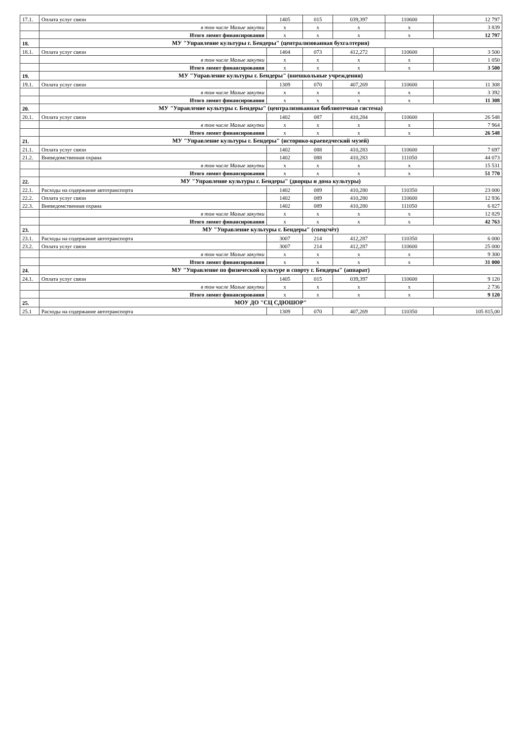| 17.1. | Оплата услуг связи | 1405 | 015 | 039,397 | 110600 | 12 797 |
| | в том числе Малые закупки | x | x | x | x | 3 839 |
| | Итого лимит финансирования | x | x | x | x | 12 797 |
| 18. | МУ "Управление культуры г. Бендеры" (централизованная бухгалтерия) | | | | | |
| 18.1. | Оплата услуг связи | 1404 | 073 | 412,272 | 110600 | 3 500 |
| | в том числе Малые закупки | x | x | x | x | 1 050 |
| | Итого лимит финансирования | x | x | x | x | 3 500 |
| 19. | МУ "Управление культуры г. Бендеры" (внешкольные учреждения) | | | | | |
| 19.1. | Оплата услуг связи | 1309 | 070 | 407,269 | 110600 | 11 308 |
| | в том числе Малые закупки | x | x | x | x | 3 392 |
| | Итого лимит финансирования | x | x | x | x | 11 308 |
| 20. | МУ "Управление культуры г. Бендеры" (централизованная библиотечная система) | | | | | |
| 20.1. | Оплата услуг связи | 1402 | 087 | 410,284 | 110600 | 26 548 |
| | в том числе Малые закупки | x | x | x | x | 7 964 |
| | Итого лимит финансирования | x | x | x | x | 26 548 |
| 21. | МУ "Управление культуры г. Бендеры" (историко-краеведческий музей) | | | | | |
| 21.1. | Оплата услуг связи | 1402 | 088 | 410,283 | 110600 | 7 697 |
| 21.2. | Вневедомственная охрана | 1402 | 088 | 410,283 | 111050 | 44 073 |
| | в том числе Малые закупки | x | x | x | x | 15 531 |
| | Итого лимит финансирования | x | x | x | x | 51 770 |
| 22. | МУ "Управление культуры г. Бендеры" (дворцы и дома культуры) | | | | | |
| 22.1. | Расходы на содержание автотранспорта | 1402 | 089 | 410,280 | 110350 | 23 000 |
| 22.2. | Оплата услуг связи | 1402 | 089 | 410,280 | 110600 | 12 936 |
| 22.3. | Вневедомственная охрана | 1402 | 089 | 410,280 | 111050 | 6 827 |
| | в том числе Малые закупки | x | x | x | x | 12 829 |
| | Итого лимит финансирования | x | x | x | x | 42 763 |
| 23. | МУ "Управление культуры г. Бендеры" (спецсчёт) | | | | | |
| 23.1. | Расходы на содержание автотранспорта | 3007 | 214 | 412,287 | 110350 | 6 000 |
| 23.2. | Оплата услуг связи | 3007 | 214 | 412,287 | 110600 | 25 000 |
| | в том числе Малые закупки | x | x | x | x | 9 300 |
| | Итого лимит финансирования | x | x | x | x | 31 000 |
| 24. | МУ "Управление по физической культуре и спорту г. Бендеры" (аппарат) | | | | | |
| 24.1. | Оплата услуг связи | 1405 | 015 | 039,397 | 110600 | 9 120 |
| | в том числе Малые закупки | x | x | x | x | 2 736 |
| | Итого лимит финансирования | x | x | x | x | 9 120 |
| 25. | МОУ ДО "СЦ СДЮШОР" | | | | | |
| 25.1 | Расходы на содержание автотранспорта | 1309 | 070 | 407,269 | 110350 | 105 815,00 |